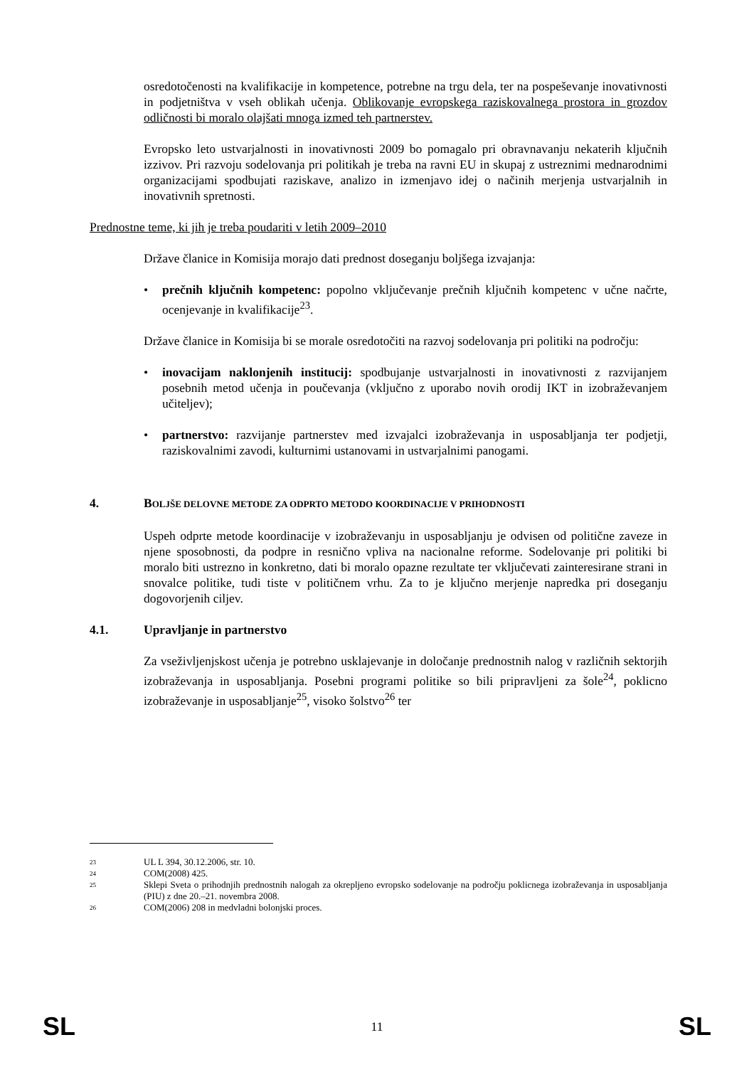osredotočenosti na kvalifikacije in kompetence, potrebne na trgu dela, ter na pospeševanje inovativnosti in podjetništva v vseh oblikah učenja. Oblikovanje evropskega raziskovalnega prostora in grozdov odličnosti bi moralo olajšati mnoga izmed teh partnerstev.
Evropsko leto ustvarjalnosti in inovativnosti 2009 bo pomagalo pri obravnavanju nekaterih ključnih izzivov. Pri razvoju sodelovanja pri politikah je treba na ravni EU in skupaj z ustreznimi mednarodnimi organizacijami spodbujati raziskave, analizo in izmenjavo idej o načinih merjenja ustvarjalnih in inovativnih spretnosti.
Prednostne teme, ki jih je treba poudariti v letih 2009–2010
Države članice in Komisija morajo dati prednost doseganju boljšega izvajanja:
• prečnih ključnih kompetenc: popolno vključevanje prečnih ključnih kompetenc v učne načrte, ocenjevanje in kvalifikacije<sup>23</sup>.
Države članice in Komisija bi se morale osredotočiti na razvoj sodelovanja pri politiki na področju:
• inovacijam naklonjenih institucij: spodbujanje ustvarjalnosti in inovativnosti z razvijanjem posebnih metod učenja in poučevanja (vključno z uporabo novih orodij IKT in izobraževanjem učiteljev);
• partnerstvo: razvijanje partnerstev med izvajalci izobraževanja in usposabljanja ter podjetji, raziskovalnimi zavodi, kulturnimi ustanovami in ustvarjalnimi panogami.
4. BOLJŠE DELOVNE METODE ZA ODPRTO METODO KOORDINACIJE V PRIHODNOSTI
Uspeh odprte metode koordinacije v izobraževanju in usposabljanju je odvisen od politične zaveze in njene sposobnosti, da podpre in resnično vpliva na nacionalne reforme. Sodelovanje pri politiki bi moralo biti ustrezno in konkretno, dati bi moralo opazne rezultate ter vključevati zainteresirane strani in snovalce politike, tudi tiste v političnem vrhu. Za to je ključno merjenje napredka pri doseganju dogovorjenih ciljev.
4.1. Upravljanje in partnerstvo
Za vseživljenjskost učenja je potrebno usklajevanje in določanje prednostnih nalog v različnih sektorjih izobraževanja in usposabljanja. Posebni programi politike so bili pripravljeni za šole<sup>24</sup>, poklicno izobraževanje in usposabljanje<sup>25</sup>, visoko šolstvo<sup>26</sup> ter
<sup>23</sup> UL L 394, 30.12.2006, str. 10.
<sup>24</sup> COM(2008) 425.
<sup>25</sup> Sklepi Sveta o prihodnjih prednostnih nalogah za okrepljeno evropsko sodelovanje na področju poklicnega izobraževanja in usposabljanja (PIU) z dne 20.–21. novembra 2008.
<sup>26</sup> COM(2006) 208 in medvladni bolonjski proces.
SL 11 SL